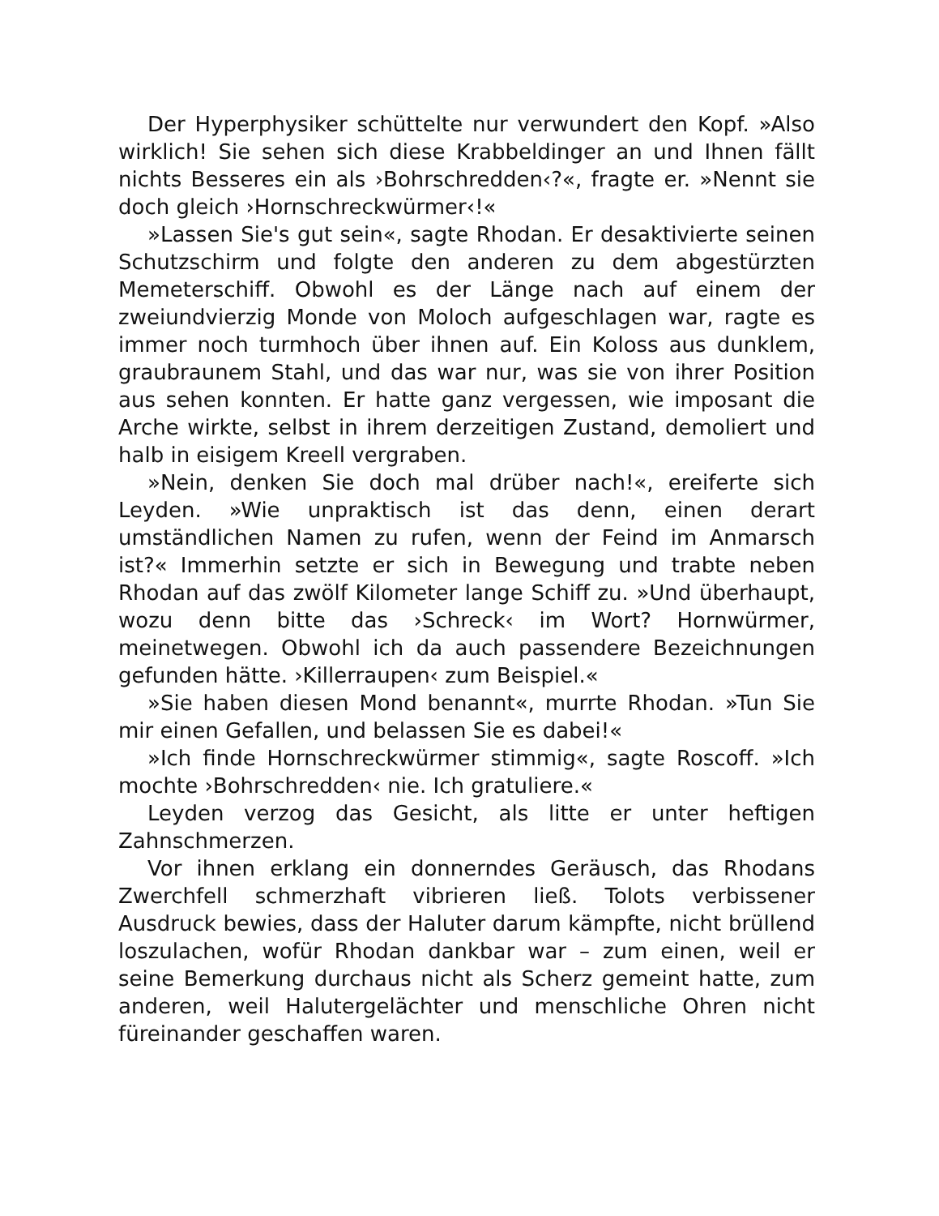Der Hyperphysiker schüttelte nur verwundert den Kopf. »Also wirklich! Sie sehen sich diese Krabbeldinger an und Ihnen fällt nichts Besseres ein als ›Bohrschredden‹?«, fragte er. »Nennt sie doch gleich ›Hornschreckwürmer‹!«
»Lassen Sie's gut sein«, sagte Rhodan. Er desaktivierte seinen Schutzschirm und folgte den anderen zu dem abgestürzten Memeterschiff. Obwohl es der Länge nach auf einem der zweiundvierzig Monde von Moloch aufgeschlagen war, ragte es immer noch turmhoch über ihnen auf. Ein Koloss aus dunklem, graubraunem Stahl, und das war nur, was sie von ihrer Position aus sehen konnten. Er hatte ganz vergessen, wie imposant die Arche wirkte, selbst in ihrem derzeitigen Zustand, demoliert und halb in eisigem Kreell vergraben.
»Nein, denken Sie doch mal drüber nach!«, ereiferte sich Leyden. »Wie unpraktisch ist das denn, einen derart umständlichen Namen zu rufen, wenn der Feind im Anmarsch ist?« Immerhin setzte er sich in Bewegung und trabte neben Rhodan auf das zwölf Kilometer lange Schiff zu. »Und überhaupt, wozu denn bitte das ›Schreck‹ im Wort? Hornwürmer, meinetwegen. Obwohl ich da auch passendere Bezeichnungen gefunden hätte. ›Killerraupen‹ zum Beispiel.«
»Sie haben diesen Mond benannt«, murrte Rhodan. »Tun Sie mir einen Gefallen, und belassen Sie es dabei!«
»Ich finde Hornschreckwürmer stimmig«, sagte Roscoff. »Ich mochte ›Bohrschredden‹ nie. Ich gratuliere.«
Leyden verzog das Gesicht, als litte er unter heftigen Zahnschmerzen.
Vor ihnen erklang ein donnerndes Geräusch, das Rhodans Zwerchfell schmerzhaft vibrieren ließ. Tolots verbissener Ausdruck bewies, dass der Haluter darum kämpfte, nicht brüllend loszulachen, wofür Rhodan dankbar war – zum einen, weil er seine Bemerkung durchaus nicht als Scherz gemeint hatte, zum anderen, weil Halutergelächter und menschliche Ohren nicht füreinander geschaffen waren.